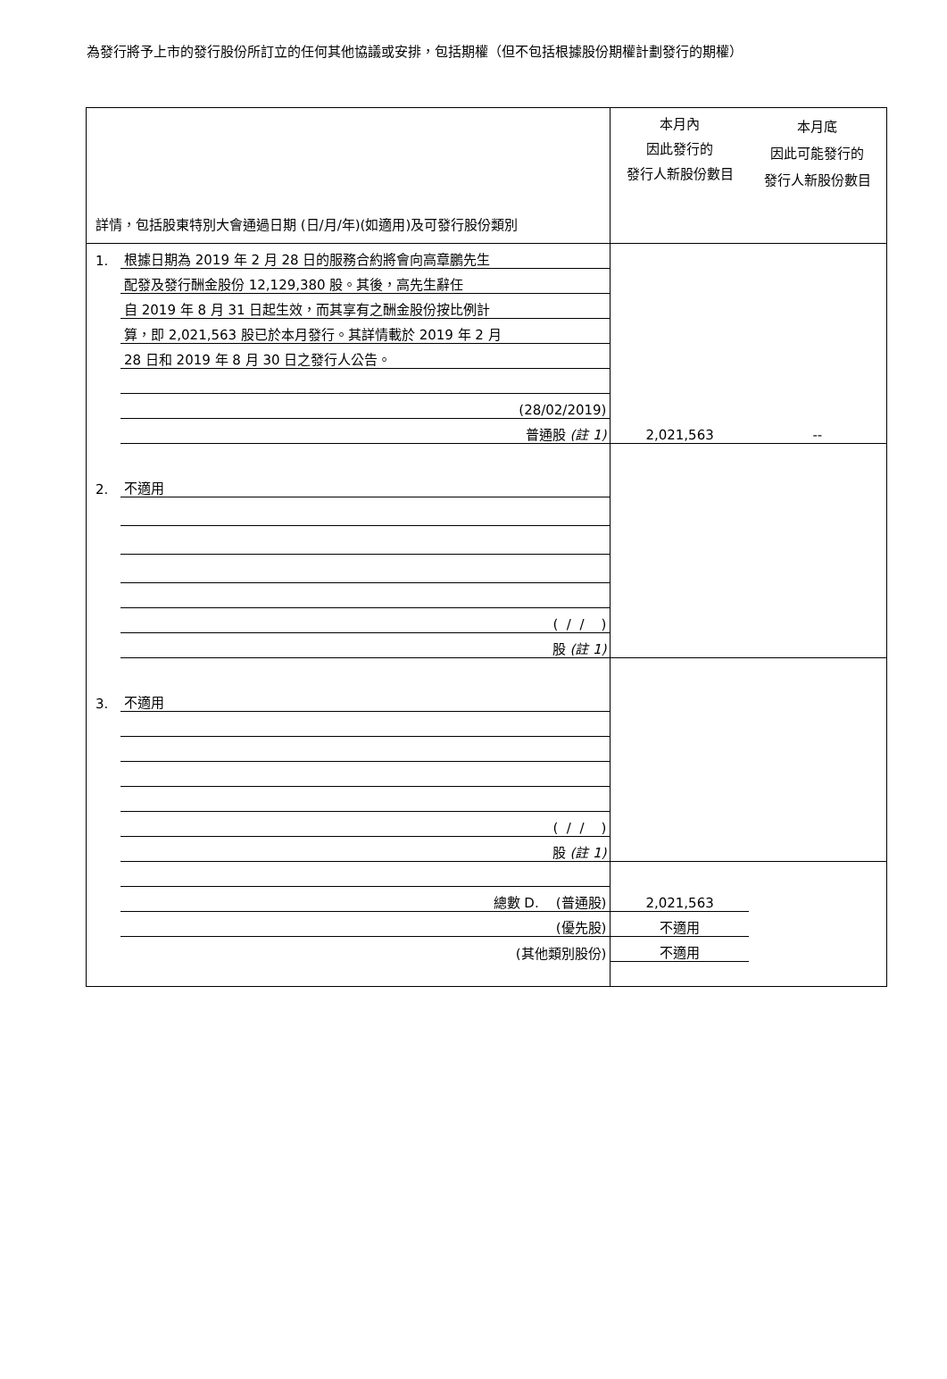為發行將予上市的發行股份所訂立的任何其他協議或安排，包括期權（但不包括根據股份期權計劃發行的期權）
| 詳情，包括股東特別大會通過日期 (日/月/年)(如適用)及可發行股份類別 | | 本月內 因此發行的 發行人新股份數目 | 本月底 因此可能發行的 發行人新股份數目 |
| 1. | 根據日期為 2019 年 2 月 28 日的服務合約將會向高章鵬先生 | | |
| | 配發及發行酬金股份 12,129,380 股。其後，高先生辭任 | | |
| | 自 2019 年 8 月 31 日起生效，而其享有之酬金股份按比例計 | | |
| | 算，即 2,021,563 股已於本月發行。其詳情載於 2019 年 2 月 | | |
| | 28 日和 2019 年 8 月 30 日之發行人公告。 | | |
| | (28/02/2019) | | |
| | 普通股 (註 1) | 2,021,563 | -- |
| 2. | 不適用 | | |
| | ( / / ) | | |
| | 股 (註 1) | | |
| 3. | 不適用 | | |
| | ( / / ) | | |
| | 股 (註 1) | | |
| | 總數 D. (普通股) | 2,021,563 | |
| | (優先股) | 不適用 | |
| | (其他類別股份) | 不適用 | |